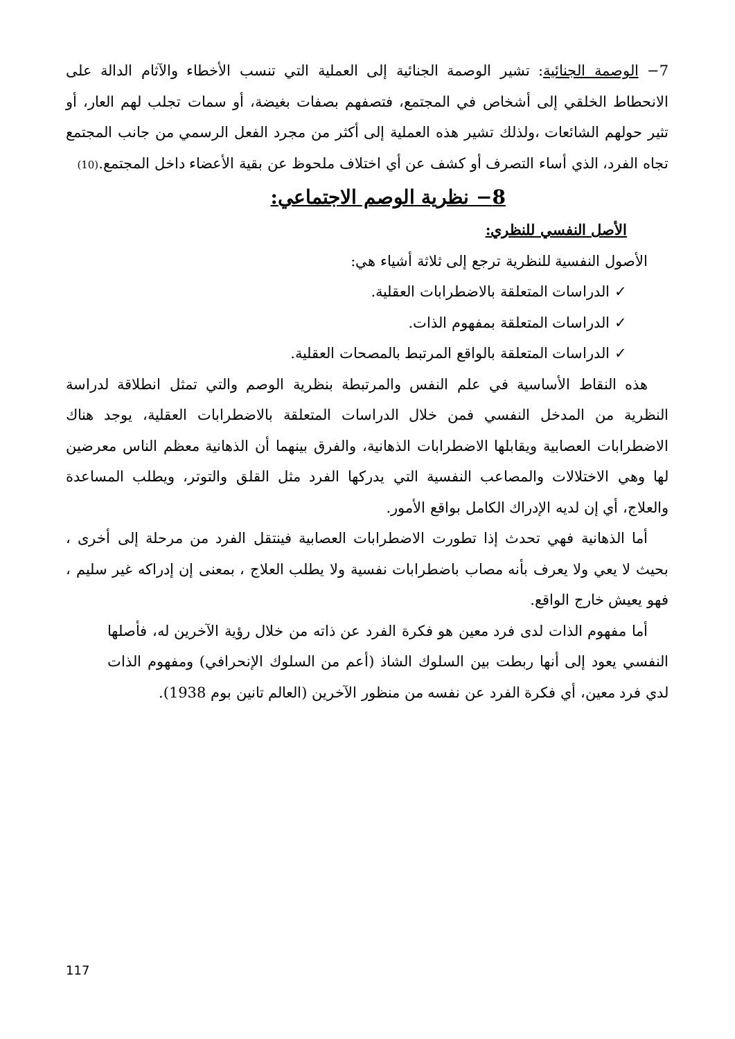7− الوصمة الجنائية: تشير الوصمة الجنائية إلى العملية التي تنسب الأخطاء والآثام الدالة على الانحطاط الخلقي إلى أشخاص في المجتمع، فتصفهم بصفات بغيضة، أو سمات تجلب لهم العار، أو تثير حولهم الشائعات ،ولذلك تشير هذه العملية إلى أكثر من مجرد الفعل الرسمي من جانب المجتمع تجاه الفرد، الذي أساء التصرف أو كشف عن أي اختلاف ملحوظ عن بقية الأعضاء داخل المجتمع.(10)
8− نظرية الوصم الاجتماعي:
الأصل النفسي للنظري:
الأصول النفسية للنظرية ترجع إلى ثلاثة أشياء هي:
✓ الدراسات المتعلقة بالاضطرابات العقلية.
✓ الدراسات المتعلقة بمفهوم الذات.
✓ الدراسات المتعلقة بالواقع المرتبط بالمصحات العقلية.
هذه النقاط الأساسية في علم النفس والمرتبطة بنظرية الوصم والتي تمثل انطلاقة لدراسة النظرية من المدخل النفسي فمن خلال الدراسات المتعلقة بالاضطرابات العقلية، يوجد هناك الاضطرابات العصابية ويقابلها الاضطرابات الذهانية، والفرق بينهما أن الذهانية معظم الناس معرضين لها وهي الاختلالات والمصاعب النفسية التي يدركها الفرد مثل القلق والتوتر، ويطلب المساعدة والعلاج، أي إن لديه الإدراك الكامل بواقع الأمور.
أما الذهانية فهي تحدث إذا تطورت الاضطرابات العصابية فينتقل الفرد من مرحلة إلى أخرى ، بحيث لا يعي ولا يعرف بأنه مصاب باضطرابات نفسية ولا يطلب العلاج ، بمعنى إن إدراكه غير سليم ، فهو يعيش خارج الواقع.
أما مفهوم الذات لدى فرد معين هو فكرة الفرد عن ذاته من خلال رؤية الآخرين له، فأصلها النفسي يعود إلى أنها ربطت بين السلوك الشاذ (أعم من السلوك الإنحرافي) ومفهوم الذات لدي فرد معين، أي فكرة الفرد عن نفسه من منظور الآخرين (العالم تانين بوم 1938).
117